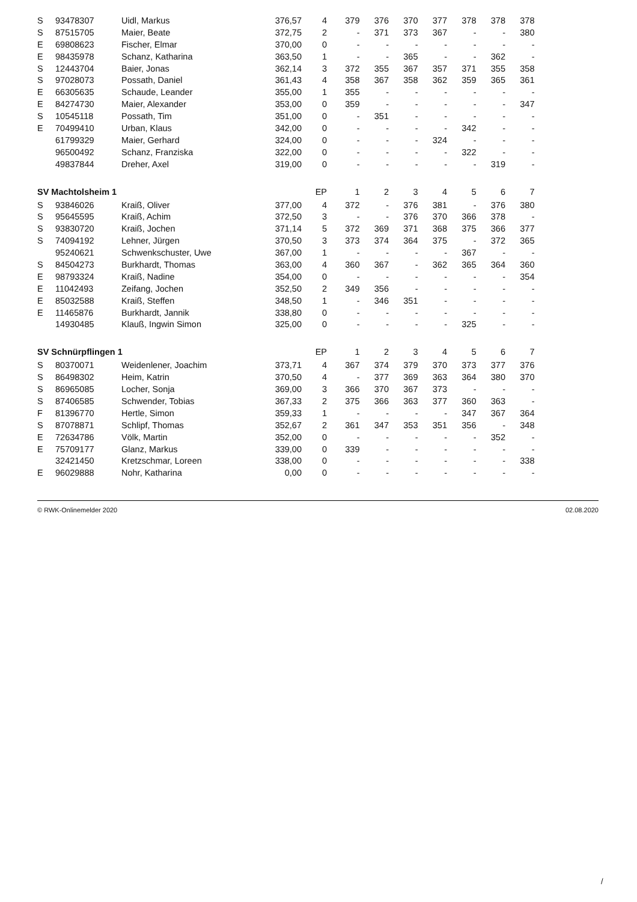| S | 93478307 | Uidl, Markus | 376,57 | 4 | 379 | 376 | 370 | 377 | 378 | 378 | 378 |
| S | 87515705 | Maier, Beate | 372,75 | 2 | - | 371 | 373 | 367 | - | - | 380 |
| E | 69808623 | Fischer, Elmar | 370,00 | 0 | - | - | - | - | - | - | - |
| E | 98435978 | Schanz, Katharina | 363,50 | 1 | - | - | 365 | - | - | 362 | - |
| S | 12443704 | Baier, Jonas | 362,14 | 3 | 372 | 355 | 367 | 357 | 371 | 355 | 358 |
| S | 97028073 | Possath, Daniel | 361,43 | 4 | 358 | 367 | 358 | 362 | 359 | 365 | 361 |
| E | 66305635 | Schaude, Leander | 355,00 | 1 | 355 | - | - | - | - | - | - |
| E | 84274730 | Maier, Alexander | 353,00 | 0 | 359 | - | - | - | - | - | 347 |
| S | 10545118 | Possath, Tim | 351,00 | 0 | - | 351 | - | - | - | - | - |
| E | 70499410 | Urban, Klaus | 342,00 | 0 | - | - | - | - | 342 | - | - |
| | 61799329 | Maier, Gerhard | 324,00 | 0 | - | - | - | 324 | - | - | - |
| | 96500492 | Schanz, Franziska | 322,00 | 0 | - | - | - | - | 322 | - | - |
| | 49837844 | Dreher, Axel | 319,00 | 0 | - | - | - | - | - | 319 | - |
| SV Machtolsheim 1 | | | | EP | 1 | 2 | 3 | 4 | 5 | 6 | 7 |
| S | 93846026 | Kraiß, Oliver | 377,00 | 4 | 372 | - | 376 | 381 | - | 376 | 380 |
| S | 95645595 | Kraiß, Achim | 372,50 | 3 | - | - | 376 | 370 | 366 | 378 | - |
| S | 93830720 | Kraiß, Jochen | 371,14 | 5 | 372 | 369 | 371 | 368 | 375 | 366 | 377 |
| S | 74094192 | Lehner, Jürgen | 370,50 | 3 | 373 | 374 | 364 | 375 | - | 372 | 365 |
| | 95240621 | Schwenkschuster, Uwe | 367,00 | 1 | - | - | - | - | 367 | - | - |
| S | 84504273 | Burkhardt, Thomas | 363,00 | 4 | 360 | 367 | - | 362 | 365 | 364 | 360 |
| E | 98793324 | Kraiß, Nadine | 354,00 | 0 | - | - | - | - | - | - | 354 |
| E | 11042493 | Zeifang, Jochen | 352,50 | 2 | 349 | 356 | - | - | - | - | - |
| E | 85032588 | Kraiß, Steffen | 348,50 | 1 | - | 346 | 351 | - | - | - | - |
| E | 11465876 | Burkhardt, Jannik | 338,80 | 0 | - | - | - | - | - | - | - |
| | 14930485 | Klauß, Ingwin Simon | 325,00 | 0 | - | - | - | - | 325 | - | - |
| SV Schnürpflingen 1 | | | | EP | 1 | 2 | 3 | 4 | 5 | 6 | 7 |
| S | 80370071 | Weidenlener, Joachim | 373,71 | 4 | 367 | 374 | 379 | 370 | 373 | 377 | 376 |
| S | 86498302 | Heim, Katrin | 370,50 | 4 | - | 377 | 369 | 363 | 364 | 380 | 370 |
| S | 86965085 | Locher, Sonja | 369,00 | 3 | 366 | 370 | 367 | 373 | - | - | - |
| S | 87406585 | Schwender, Tobias | 367,33 | 2 | 375 | 366 | 363 | 377 | 360 | 363 | - |
| F | 81396770 | Hertle, Simon | 359,33 | 1 | - | - | - | - | 347 | 367 | 364 |
| S | 87078871 | Schlipf, Thomas | 352,67 | 2 | 361 | 347 | 353 | 351 | 356 | - | 348 |
| E | 72634786 | Völk, Martin | 352,00 | 0 | - | - | - | - | - | 352 | - |
| E | 75709177 | Glanz, Markus | 339,00 | 0 | 339 | - | - | - | - | - | - |
| | 32421450 | Kretzschmar, Loreen | 338,00 | 0 | - | - | - | - | - | - | 338 |
| E | 96029888 | Nohr, Katharina | 0,00 | 0 | - | - | - | - | - | - | - |
© RWK-Onlinemelder 2020 02.08.2020
/